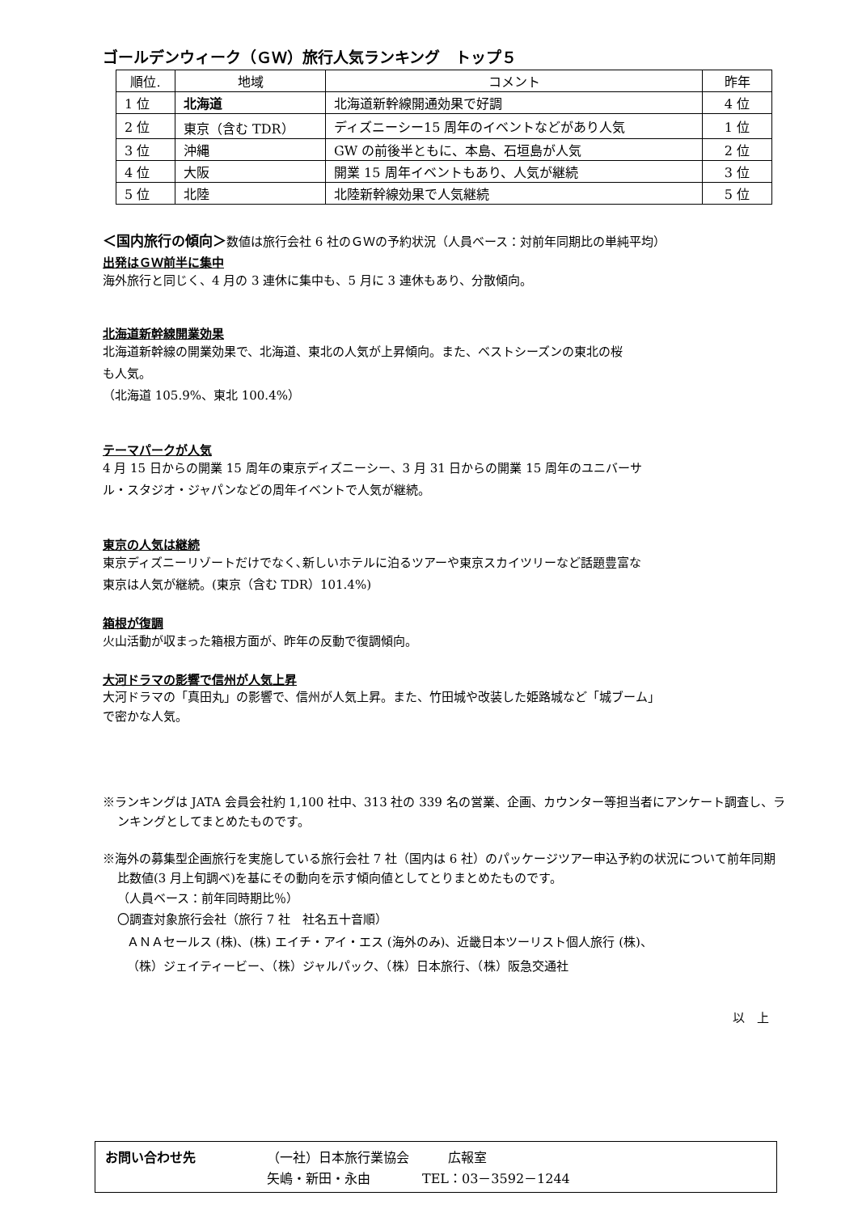ゴールデンウィーク（ＧＷ）旅行人気ランキング　トップ５
| 順位. | 地域 | コメント | 昨年 |
| --- | --- | --- | --- |
| 1 位 | 北海道 | 北海道新幹線開通効果で好調 | 4 位 |
| 2 位 | 東京（含む TDR） | ディズニーシー15 周年のイベントなどがあり人気 | 1 位 |
| 3 位 | 沖縄 | GW の前後半ともに、本島、石垣島が人気 | 2 位 |
| 4 位 | 大阪 | 開業 15 周年イベントもあり、人気が継続 | 3 位 |
| 5 位 | 北陸 | 北陸新幹線効果で人気継続 | 5 位 |
＜国内旅行の傾向＞数値は旅行会社 6 社のＧＷの予約状況（人員ベース：対前年同期比の単純平均）
出発はＧＷ前半に集中
海外旅行と同じく、4 月の 3 連休に集中も、5 月に 3 連休もあり、分散傾向。
北海道新幹線開業効果
北海道新幹線の開業効果で、北海道、東北の人気が上昇傾向。また、ベストシーズンの東北の桜
も人気。
（北海道 105.9%、東北 100.4%）
テーマパークが人気
4 月 15 日からの開業 15 周年の東京ディズニーシー、3 月 31 日からの開業 15 周年のユニバーサ
ル・スタジオ・ジャパンなどの周年イベントで人気が継続。
東京の人気は継続
東京ディズニーリゾートだけでなく､新しいホテルに泊るツアーや東京スカイツリーなど話題豊富な
東京は人気が継続。(東京（含む TDR）101.4%)
箱根が復調
火山活動が収まった箱根方面が、昨年の反動で復調傾向。
大河ドラマの影響で信州が人気上昇
大河ドラマの「真田丸」の影響で、信州が人気上昇。また、竹田城や改装した姫路城など「城ブーム」
で密かな人気。
※ランキングは JATA 会員会社約 1,100 社中、313 社の 339 名の営業、企画、カウンター等担当者にアンケート調査し、ランキングとしてまとめたものです。
※海外の募集型企画旅行を実施している旅行会社 7 社（国内は 6 社）のパッケージツアー申込予約の状況について前年同期比数値(3 月上旬調べ)を基にその動向を示す傾向値としてとりまとめたものです。
（人員ベース：前年同時期比％）
〇調査対象旅行会社（旅行 7 社　社名五十音順）
ＡＮＡセールス (株)、(株) エイチ・アイ・エス (海外のみ)、近畿日本ツーリスト個人旅行 (株)、
（株）ジェイティービー、（株）ジャルパック、（株）日本旅行、（株）阪急交通社
以　上
| お問い合わせ先 | （一社）日本旅行業協会 広報室 |
| | 矢嶋・新田・永由 TEL：03－3592－1244 |